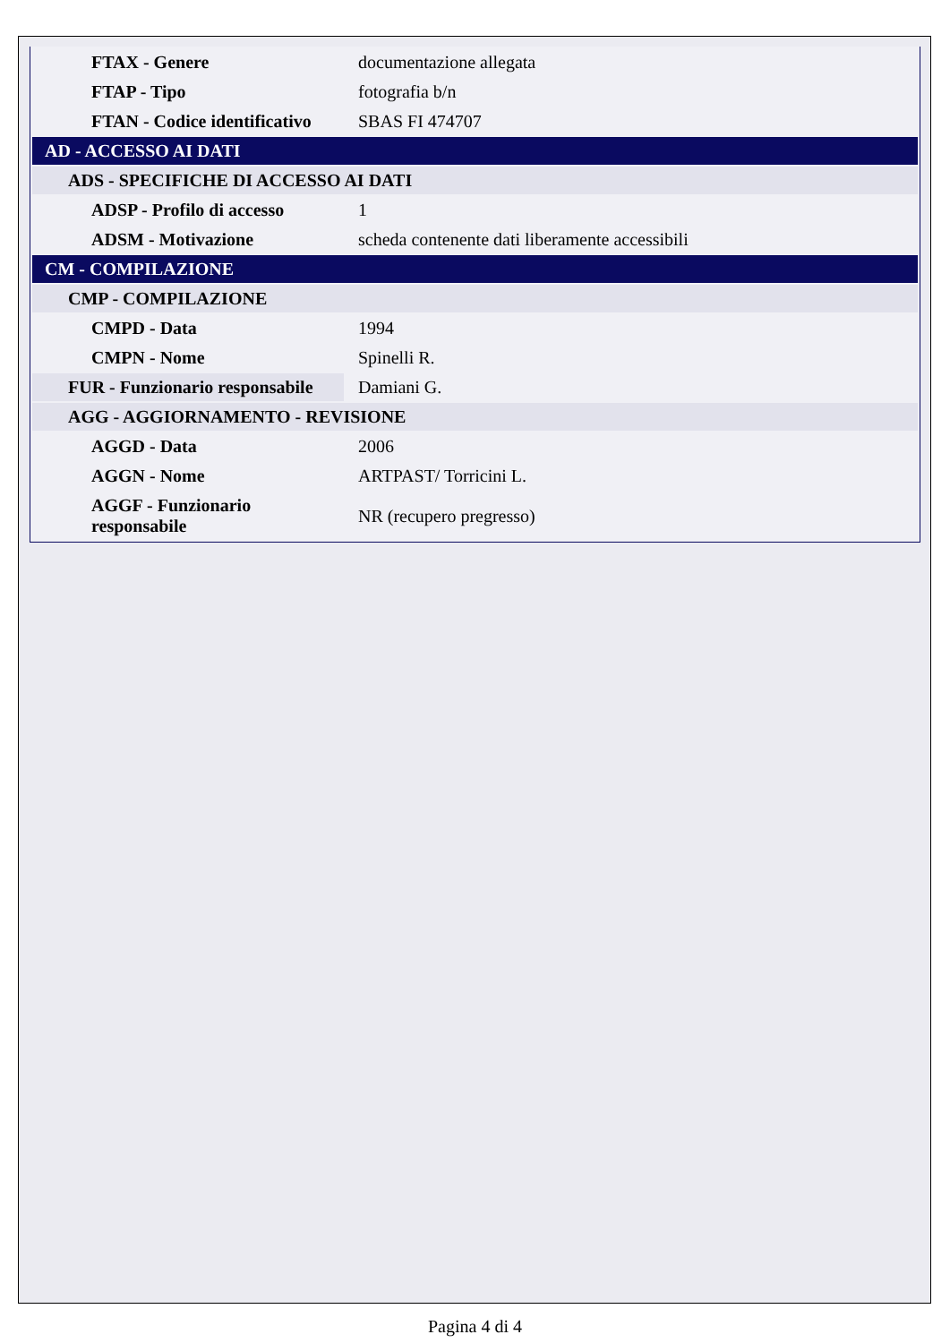| FTAX - Genere | documentazione allegata |
| FTAP - Tipo | fotografia b/n |
| FTAN - Codice identificativo | SBAS FI 474707 |
| AD - ACCESSO AI DATI | |
| ADS - SPECIFICHE DI ACCESSO AI DATI | |
| ADSP - Profilo di accesso | 1 |
| ADSM - Motivazione | scheda contenente dati liberamente accessibili |
| CM - COMPILAZIONE | |
| CMP - COMPILAZIONE | |
| CMPD - Data | 1994 |
| CMPN - Nome | Spinelli R. |
| FUR - Funzionario responsabile | Damiani G. |
| AGG - AGGIORNAMENTO - REVISIONE | |
| AGGD - Data | 2006 |
| AGGN - Nome | ARTPAST/ Torricini L. |
| AGGF - Funzionario responsabile | NR (recupero pregresso) |
Pagina 4 di 4